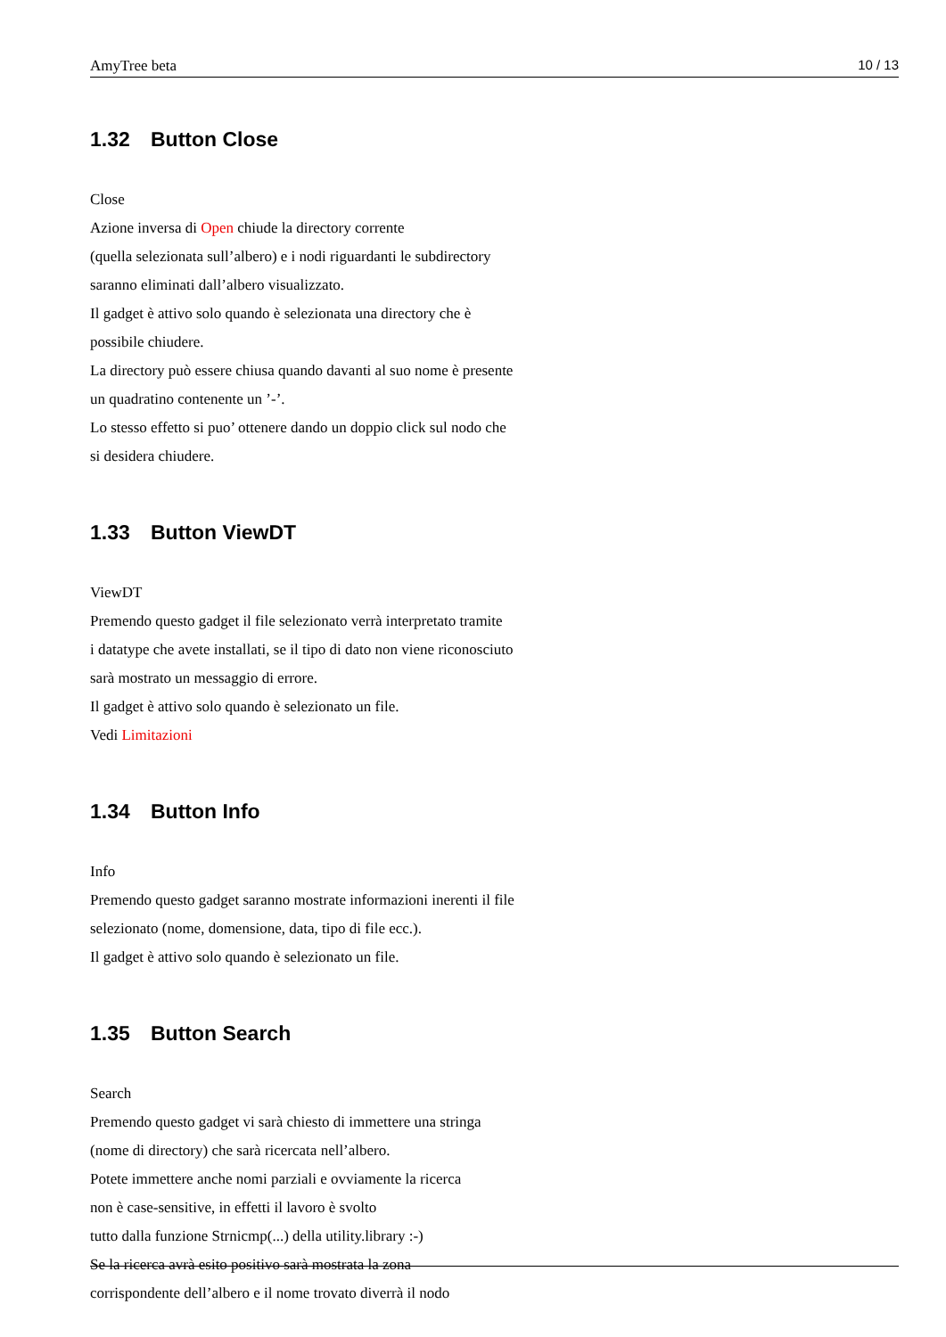AmyTree beta 10 / 13
1.32 Button Close
Close
Azione inversa di Open chiude la directory corrente
(quella selezionata sull’albero) e i nodi riguardanti le subdirectory
saranno eliminati dall’albero visualizzato.
Il gadget è attivo solo quando è selezionata una directory che è
possibile chiudere.
La directory può essere chiusa quando davanti al suo nome è presente
un quadratino contenente un ’-’.
Lo stesso effetto si puo’ ottenere dando un doppio click sul nodo che
si desidera chiudere.
1.33 Button ViewDT
ViewDT
Premendo questo gadget il file selezionato verrà interpretato tramite
i datatype che avete installati, se il tipo di dato non viene riconosciuto
sarà mostrato un messaggio di errore.
Il gadget è attivo solo quando è selezionato un file.
Vedi Limitazioni
1.34 Button Info
Info
Premendo questo gadget saranno mostrate informazioni inerenti il file
selezionato (nome, domensione, data, tipo di file ecc.).
Il gadget è attivo solo quando è selezionato un file.
1.35 Button Search
Search
Premendo questo gadget vi sarà chiesto di immettere una stringa
(nome di directory) che sarà ricercata nell’albero.
Potete immettere anche nomi parziali e ovviamente la ricerca
non è case-sensitive, in effetti il lavoro è svolto
tutto dalla funzione Strnicmp(...) della utility.library :-)
Se la ricerca avrà esito positivo sarà mostrata la zona
corrispondente dell’albero e il nome trovato diverrà il nodo